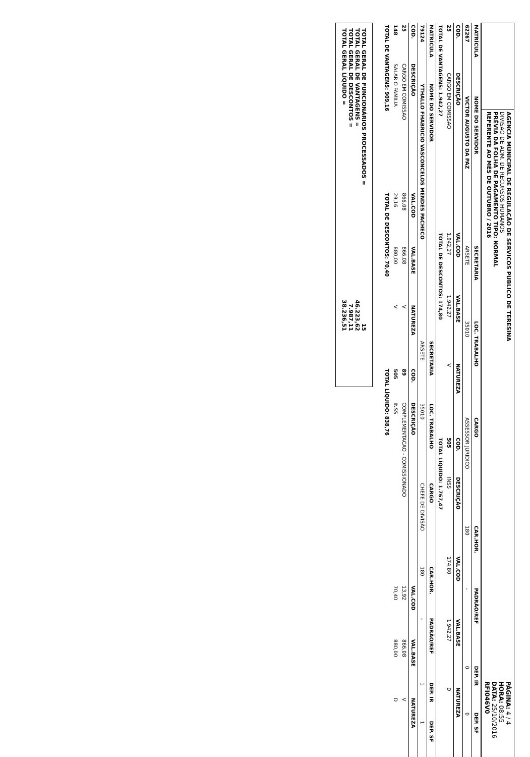AGENCIA MUNICIPAL DE REGULAÇÃO DE SERVICOS PUBLICO DE TERESINA
DIVISÃO DE ADM. DE RECURSOS HUMANOS
PRÉVIA DA FOLHA DE PAGAMENTO TIPO: NORMAL
REFERENTE AO MÊS DE OUTUBRO / 2016
PÁGINA: 4 / 4
HORA: 08:55
DATA: 25/10/2016
RFI046V0
| MATRÍCULA | NOME DO SERVIDOR | SECRETARIA | LOC. TRABALHO | CARGO | CAR.HOR. | PADRÃO/REF | DEP. IR | DEP. SF |
| --- | --- | --- | --- | --- | --- | --- | --- | --- |
| 62267 | VICTOR AUGUSTO DA PAZ | ARSETE | 35010 | ASSESSOR JURIDICO | 180 | - | 0 | 0 |
| COD. | DESCRIÇÃO | VAL.COD | VAL.BASE | NATUREZA | COD. | DESCRIÇÃO | VAL.COD | VAL.BASE | NATUREZA |
| --- | --- | --- | --- | --- | --- | --- | --- | --- | --- |
| 25 | CARGO EM COMISSAO | 1.942,27 | 1.942,27 | V | 505 | INSS | 174,80 | 1.942,27 | D |
| TOTAL DE VANTAGENS: 1.942,27 | | TOTAL DE DESCONTOS: 174,80 | | | TOTAL LÍQUIDO: 1.767,47 | | | | |
| MATRÍCULA | NOME DO SERVIDOR | SECRETARIA | LOC. TRABALHO | CARGO | CAR.HOR. | PADRÃO/REF | DEP. IR | DEP. SF |
| --- | --- | --- | --- | --- | --- | --- | --- | --- |
| 79124 | YTHALLO FHABRICIO VASCONCELOS MENDES PACHECO | ARSETE | 35010 | CHEFE DE DIVISÃO | 180 | - | 1 | 1 |
| COD. | DESCRIÇÃO | VAL.COD | VAL.BASE | NATUREZA | COD. | DESCRIÇÃO | VAL.COD | VAL.BASE | NATUREZA |
| --- | --- | --- | --- | --- | --- | --- | --- | --- | --- |
| 25 | CARGO EM COMISSAO | 866,08 | 866,08 | V | 89 | COMPLEMENTACAO - COMISSIONADO | 13,92 | 866,08 | V |
| 148 | SALARIO FAMILIA | 29,16 | 880,00 | V | 505 | INSS | 70,40 | 880,00 | D |
| TOTAL DE VANTAGENS: 909,16 | | TOTAL DE DESCONTOS: 70,40 | | | TOTAL LÍQUIDO: 838,76 | | | | |
TOTAL GERAL DE FUNCIONÁRIOS PROCESSADOS = 15
TOTAL GERAL DE VANTAGENS = 46.223,62
TOTAL GERAL DE DESCONTOS = 7.987,11
TOTAL GERAL LÍQUIDO = 38.236,51